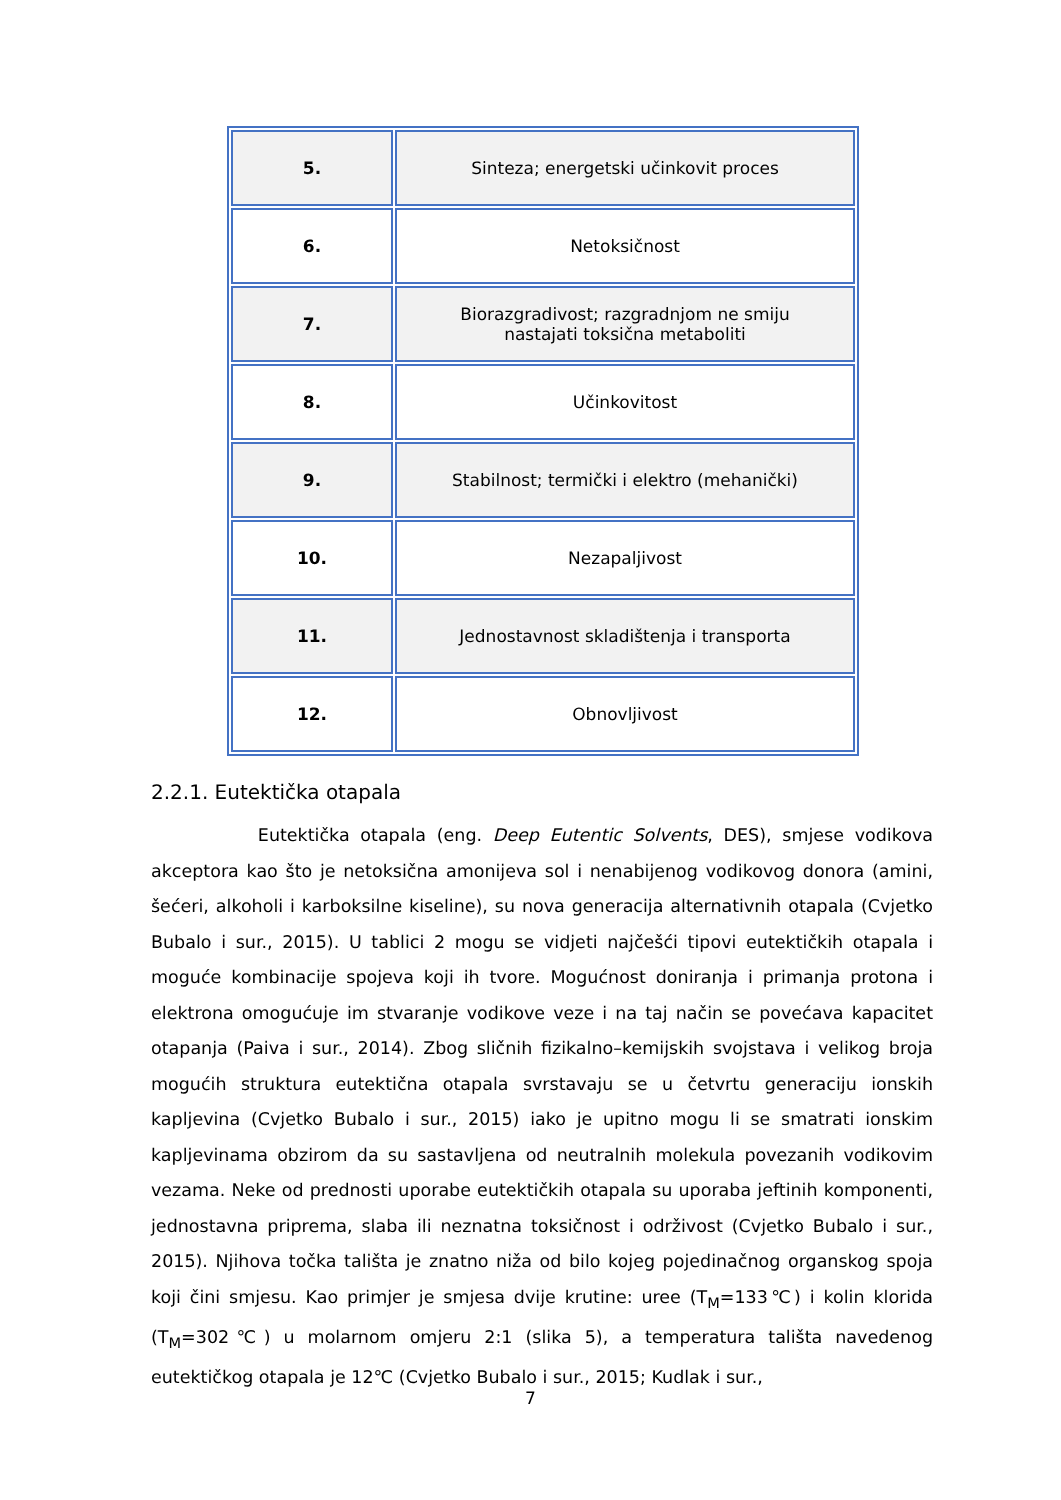| 5. | Sinteza; energetski učinkovit proces |
| 6. | Netoksičnost |
| 7. | Biorazgradivost; razgradnjom ne smiju nastajati toksična metaboliti |
| 8. | Učinkovitost |
| 9. | Stabilnost; termički i elektro (mehanički) |
| 10. | Nezapaljivost |
| 11. | Jednostavnost skladištenja i transporta |
| 12. | Obnovljivost |
2.2.1. Eutektička otapala
Eutektička otapala (eng. Deep Eutentic Solvents, DES), smjese vodikova akceptora kao što je netoksična amonijeva sol i nenabijenog vodikovog donora (amini, šećeri, alkoholi i karboksilne kiseline), su nova generacija alternativnih otapala (Cvjetko Bubalo i sur., 2015). U tablici 2 mogu se vidjeti najčešći tipovi eutektičkih otapala i moguće kombinacije spojeva koji ih tvore. Mogućnost doniranja i primanja protona i elektrona omogućuje im stvaranje vodikove veze i na taj način se povećava kapacitet otapanja (Paiva i sur., 2014). Zbog sličnih fizikalno–kemijskih svojstava i velikog broja mogućih struktura eutektična otapala svrstavaju se u četvrtu generaciju ionskih kapljevina (Cvjetko Bubalo i sur., 2015) iako je upitno mogu li se smatrati ionskim kapljevinama obzirom da su sastavljena od neutralnih molekula povezanih vodikovim vezama. Neke od prednosti uporabe eutektičkih otapala su uporaba jeftinih komponenti, jednostavna priprema, slaba ili neznatna toksičnost i održivost (Cvjetko Bubalo i sur., 2015). Njihova točka tališta je znatno niža od bilo kojeg pojedinačnog organskog spoja koji čini smjesu. Kao primjer je smjesa dvije krutine: uree (T<sub>M</sub>=133℃) i kolin klorida (T<sub>M</sub>=302℃) u molarnom omjeru 2:1 (slika 5), a temperatura tališta navedenog eutektičkog otapala je 12℃ (Cvjetko Bubalo i sur., 2015; Kudlak i sur.,
7